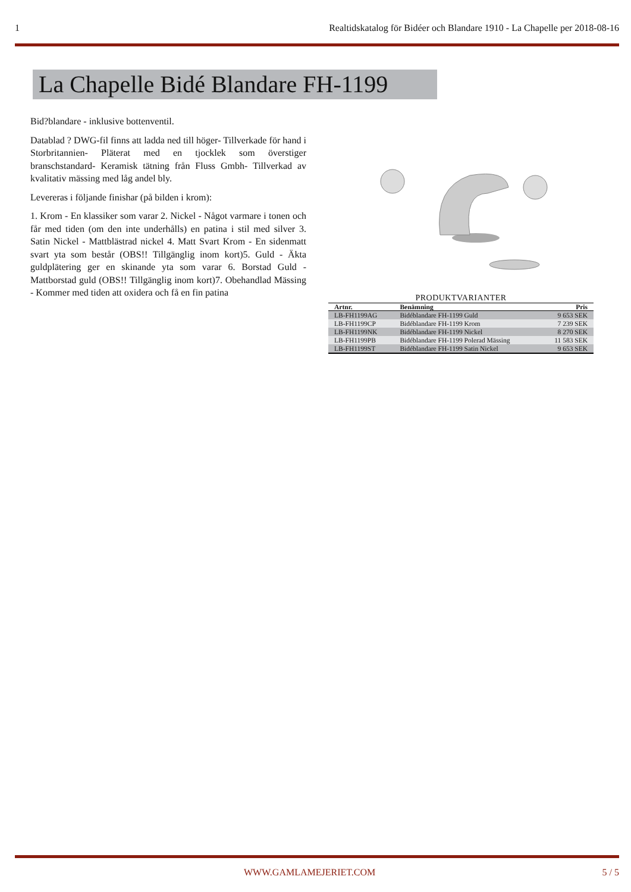1 Realtidskatalog för Bidéer och Blandare 1910 - La Chapelle per 2018-08-16
La Chapelle Bidé Blandare FH-1199
Bid?blandare - inklusive bottenventil.
Datablad ? DWG-fil finns att ladda ned till höger- Tillverkade för hand i Storbritannien- Pläterat med en tjocklek som överstiger branschstandard- Keramisk tätning från Fluss Gmbh- Tillverkad av kvalitativ mässing med låg andel bly.
Levereras i följande finishar (på bilden i krom):
1. Krom - En klassiker som varar 2. Nickel - Något varmare i tonen och får med tiden (om den inte underhålls) en patina i stil med silver 3. Satin Nickel - Mattblästrad nickel 4. Matt Svart Krom - En sidenmatt svart yta som består (OBS!! Tillgänglig inom kort)5. Guld - Äkta guldplätering ger en skinande yta som varar 6. Borstad Guld - Mattborstad guld (OBS!! Tillgänglig inom kort)7. Obehandlad Mässing - Kommer med tiden att oxidera och få en fin patina
PRODUKTVARIANTER
| Artnr. | Benämning | Pris |
| --- | --- | --- |
| LB-FH1199AG | Bidéblandare FH-1199 Guld | 9 653 SEK |
| LB-FH1199CP | Bidéblandare FH-1199 Krom | 7 239 SEK |
| LB-FH1199NK | Bidéblandare FH-1199 Nickel | 8 270 SEK |
| LB-FH1199PB | Bidéblandare FH-1199 Polerad Mässing | 11 583 SEK |
| LB-FH1199ST | Bidéblandare FH-1199 Satin Nickel | 9 653 SEK |
WWW.GAMLAMEJERIET.COM 5 / 5